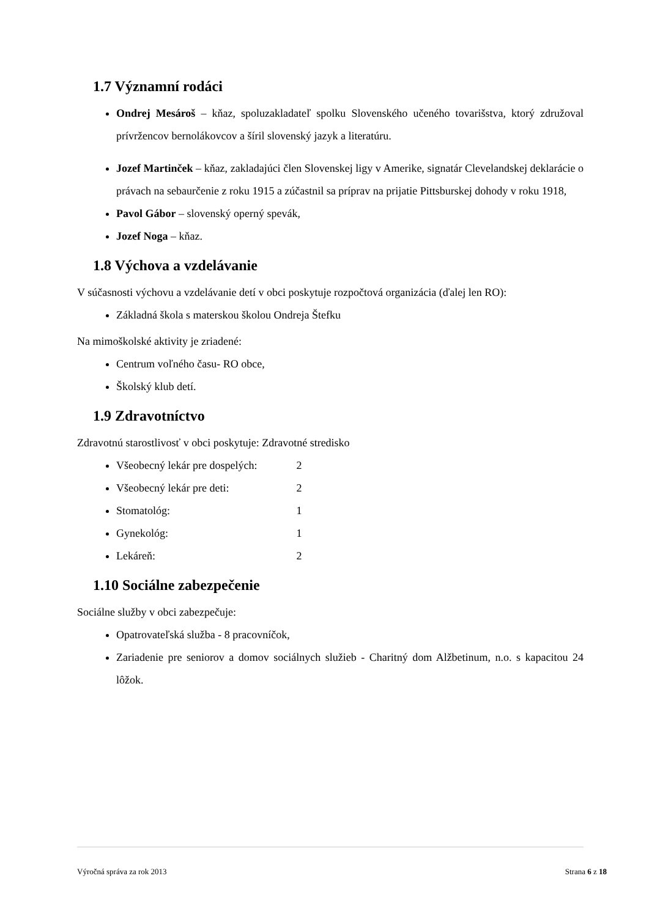1.7 Významní rodáci
Ondrej Mesároš – kňaz, spoluzakladateľ spolku Slovenského učeného tovarišstva, ktorý združoval prívržencov bernolákovcov a šíril slovenský jazyk a literatúru.
Jozef Martinček – kňaz, zakladajúci člen Slovenskej ligy v Amerike, signatár Clevelandskej deklarácie o právach na sebaurčenie z roku 1915 a zúčastnil sa príprav na prijatie Pittsburskej dohody v roku 1918,
Pavol Gábor – slovenský operný spevák,
Jozef Noga – kňaz.
1.8 Výchova a vzdelávanie
V súčasnosti výchovu a vzdelávanie detí v obci poskytuje rozpočtová organizácia (ďalej len RO):
Základná škola s materskou školou Ondreja Štefku
Na mimoškolské aktivity je zriadené:
Centrum voľného času- RO obce,
Školský klub detí.
1.9 Zdravotníctvo
Zdravotnú starostlivosť v obci poskytuje: Zdravotné stredisko
Všeobecný lekár pre dospelých: 2
Všeobecný lekár pre deti: 2
Stomatológ: 1
Gynekológ: 1
Lekáreň: 2
1.10 Sociálne zabezpečenie
Sociálne služby v obci zabezpečuje:
Opatrovateľská služba - 8 pracovníčok,
Zariadenie pre seniorov a domov sociálnych služieb - Charitný dom Alžbetinum, n.o. s kapacitou 24 lôžok.
Výročná správa za rok 2013 Strana 6 z 18